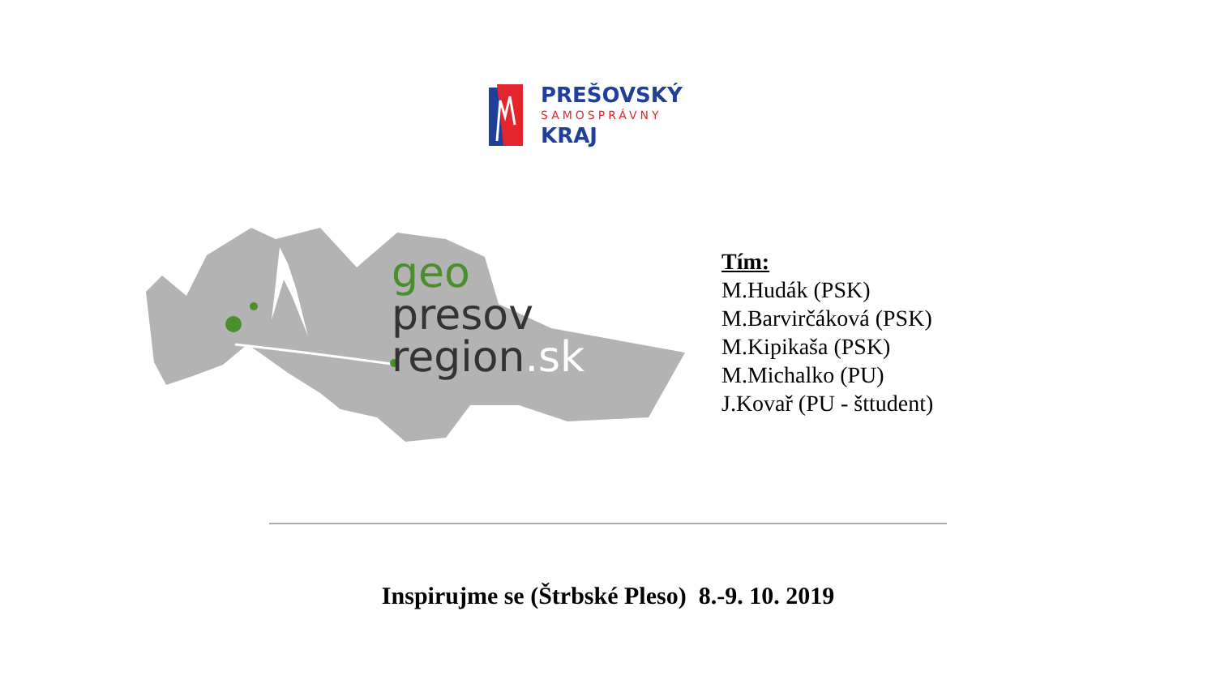PREŠOVSKÝ
SAMOSPRÁVNY
KRAJ
geo
presov
region.sk
Tím:
M.Hudák (PSK)
M.Barvirčáková (PSK)
M.Kipikaša (PSK)
M.Michalko (PU)
J.Kovař (PU - šttudent)
Inspirujme se (Štrbské Pleso) 8.-9. 10. 2019